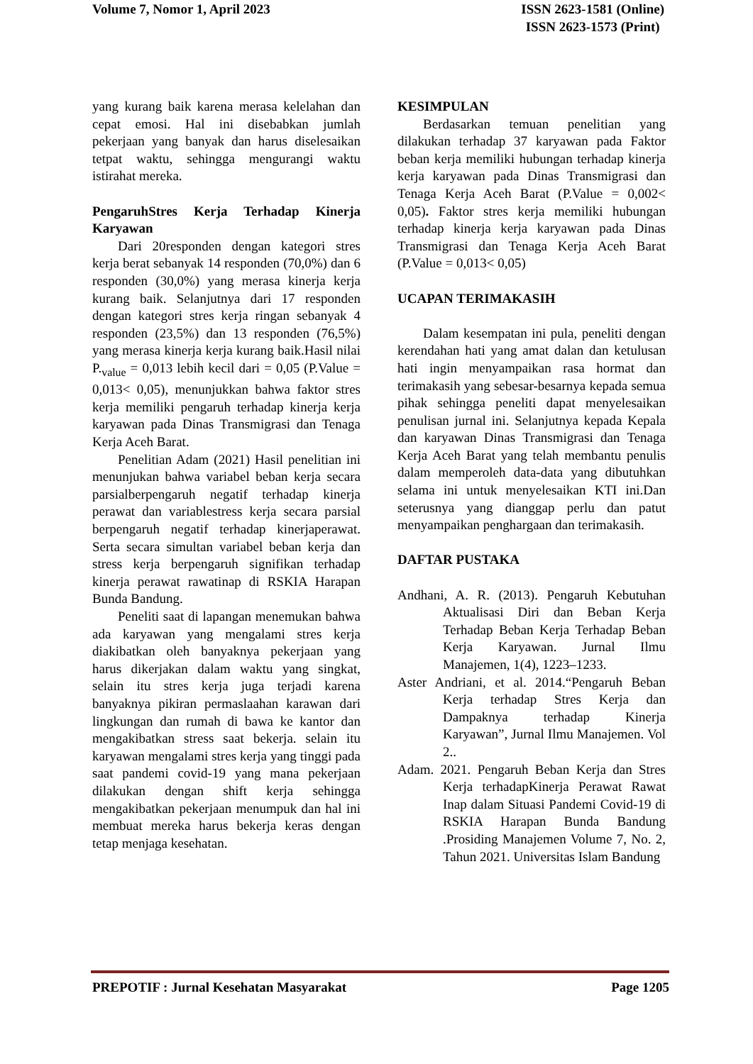Volume 7, Nomor 1, April 2023 ISSN 2623-1581 (Online)
ISSN 2623-1573 (Print)
yang kurang baik karena merasa kelelahan dan cepat emosi. Hal ini disebabkan jumlah pekerjaan yang banyak dan harus diselesaikan tetpat waktu, sehingga mengurangi waktu istirahat mereka.
PengaruhStres Kerja Terhadap Kinerja Karyawan
Dari 20responden dengan kategori stres kerja berat sebanyak 14 responden (70,0%) dan 6 responden (30,0%) yang merasa kinerja kerja kurang baik. Selanjutnya dari 17 responden dengan kategori stres kerja ringan sebanyak 4 responden (23,5%) dan 13 responden (76,5%) yang merasa kinerja kerja kurang baik.Hasil nilai P.<sub>value</sub> = 0,013 lebih kecil dari = 0,05 (P.Value = 0,013< 0,05), menunjukkan bahwa faktor stres kerja memiliki pengaruh terhadap kinerja kerja karyawan pada Dinas Transmigrasi dan Tenaga Kerja Aceh Barat.
Penelitian Adam (2021) Hasil penelitian ini menunjukan bahwa variabel beban kerja secara parsialberpengaruh negatif terhadap kinerja perawat dan variablestress kerja secara parsial berpengaruh negatif terhadap kinerjaperawat. Serta secara simultan variabel beban kerja dan stress kerja berpengaruh signifikan terhadap kinerja perawat rawatinap di RSKIA Harapan Bunda Bandung.
Peneliti saat di lapangan menemukan bahwa ada karyawan yang mengalami stres kerja diakibatkan oleh banyaknya pekerjaan yang harus dikerjakan dalam waktu yang singkat, selain itu stres kerja juga terjadi karena banyaknya pikiran permaslaahan karawan dari lingkungan dan rumah di bawa ke kantor dan mengakibatkan stress saat bekerja. selain itu karyawan mengalami stres kerja yang tinggi pada saat pandemi covid-19 yang mana pekerjaan dilakukan dengan shift kerja sehingga mengakibatkan pekerjaan menumpuk dan hal ini membuat mereka harus bekerja keras dengan tetap menjaga kesehatan.
KESIMPULAN
Berdasarkan temuan penelitian yang dilakukan terhadap 37 karyawan pada Faktor beban kerja memiliki hubungan terhadap kinerja kerja karyawan pada Dinas Transmigrasi dan Tenaga Kerja Aceh Barat (P.Value = 0,002< 0,05). Faktor stres kerja memiliki hubungan terhadap kinerja kerja karyawan pada Dinas Transmigrasi dan Tenaga Kerja Aceh Barat (P.Value = 0,013< 0,05)
UCAPAN TERIMAKASIH
Dalam kesempatan ini pula, peneliti dengan kerendahan hati yang amat dalan dan ketulusan hati ingin menyampaikan rasa hormat dan terimakasih yang sebesar-besarnya kepada semua pihak sehingga peneliti dapat menyelesaikan penulisan jurnal ini. Selanjutnya kepada Kepala dan karyawan Dinas Transmigrasi dan Tenaga Kerja Aceh Barat yang telah membantu penulis dalam memperoleh data-data yang dibutuhkan selama ini untuk menyelesaikan KTI ini.Dan seterusnya yang dianggap perlu dan patut menyampaikan penghargaan dan terimakasih.
DAFTAR PUSTAKA
Andhani, A. R. (2013). Pengaruh Kebutuhan Aktualisasi Diri dan Beban Kerja Terhadap Beban Kerja Terhadap Beban Kerja Karyawan. Jurnal Ilmu Manajemen, 1(4), 1223–1233.
Aster Andriani, et al. 2014.“Pengaruh Beban Kerja terhadap Stres Kerja dan Dampaknya terhadap Kinerja Karyawan”, Jurnal Ilmu Manajemen. Vol 2..
Adam. 2021. Pengaruh Beban Kerja dan Stres Kerja terhadapKinerja Perawat Rawat Inap dalam Situasi Pandemi Covid-19 di RSKIA Harapan Bunda Bandung .Prosiding Manajemen Volume 7, No. 2, Tahun 2021. Universitas Islam Bandung
PREPOTIF : Jurnal Kesehatan Masyarakat
Page 1205